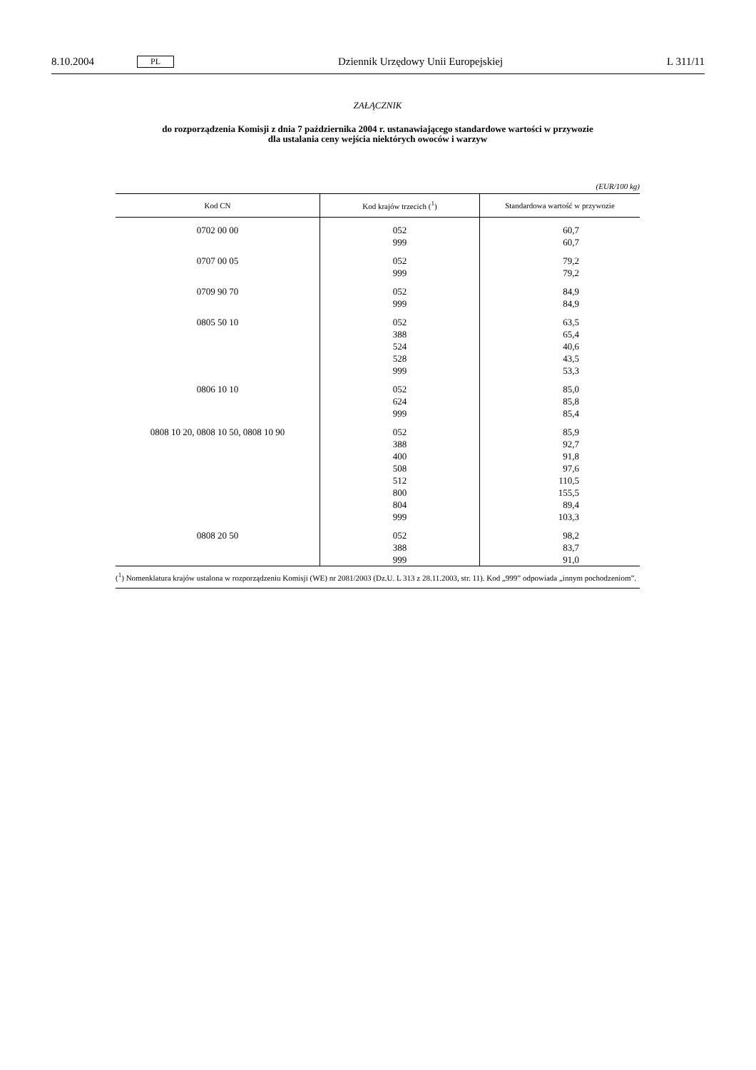8.10.2004 PL Dziennik Urzędowy Unii Europejskiej L 311/11
ZAŁĄCZNIK
do rozporządzenia Komisji z dnia 7 października 2004 r. ustanawiającego standardowe wartości w przywozie
dla ustalania ceny wejścia niektórych owoców i warzyw
(EUR/100 kg)
| Kod CN | Kod krajów trzecich (<sup>1</sup>) | Standardowa wartość w przywozie |
| --- | --- | --- |
| 0702 00 00 | 052 999 | 60,7 60,7 |
| 0707 00 05 | 052 999 | 79,2 79,2 |
| 0709 90 70 | 052 999 | 84,9 84,9 |
| 0805 50 10 | 052 388 524 528 999 | 63,5 65,4 40,6 43,5 53,3 |
| 0806 10 10 | 052 624 999 | 85,0 85,8 85,4 |
| 0808 10 20, 0808 10 50, 0808 10 90 | 052 388 400 508 512 800 804 999 | 85,9 92,7 91,8 97,6 110,5 155,5 89,4 103,3 |
| 0808 20 50 | 052 388 999 | 98,2 83,7 91,0 |
(<sup>1</sup>) Nomenklatura krajów ustalona w rozporządzeniu Komisji (WE) nr 2081/2003 (Dz.U. L 313 z 28.11.2003, str. 11). Kod „999” odpowiada „innym pochodzeniom”.